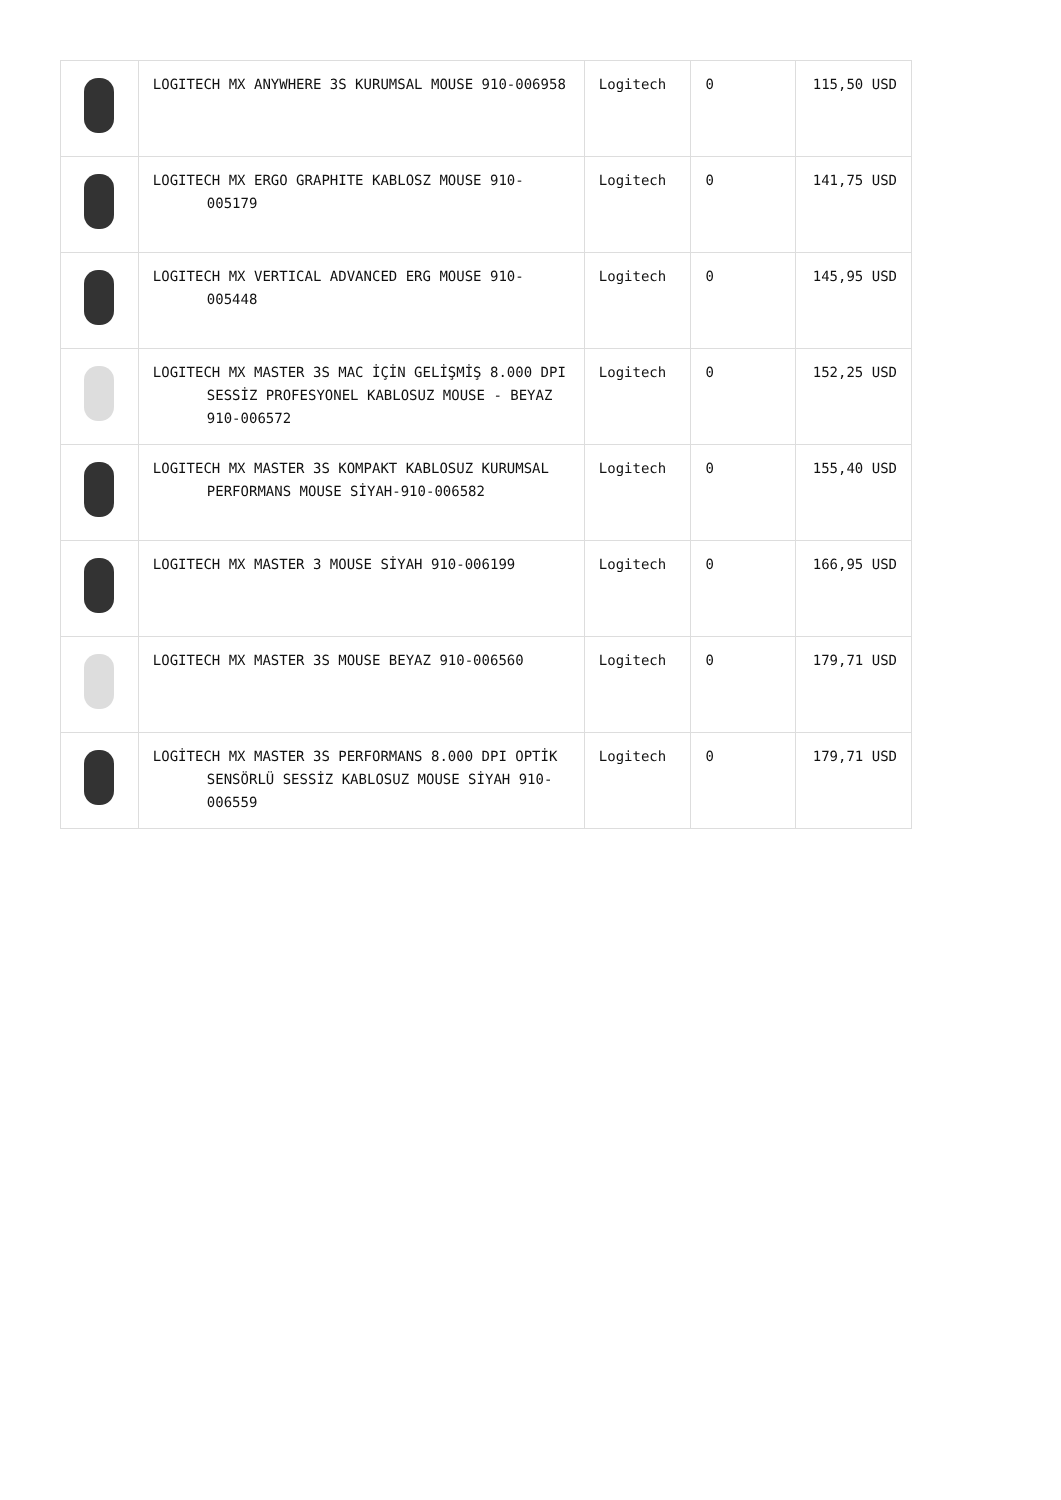| | LOGITECH MX ANYWHERE 3S KURUMSAL MOUSE 910-006958 | Logitech | 0 | 115,50 USD |
| | LOGITECH MX ERGO GRAPHITE KABLOSZ MOUSE 910-005179 | Logitech | 0 | 141,75 USD |
| | LOGITECH MX VERTICAL ADVANCED ERG MOUSE 910-005448 | Logitech | 0 | 145,95 USD |
| | LOGITECH MX MASTER 3S MAC İÇİN GELİŞMİŞ 8.000 DPI SESSİZ PROFESYONEL KABLOSUZ MOUSE - BEYAZ 910-006572 | Logitech | 0 | 152,25 USD |
| | LOGITECH MX MASTER 3S KOMPAKT KABLOSUZ KURUMSAL PERFORMANS MOUSE SİYAH-910-006582 | Logitech | 0 | 155,40 USD |
| | LOGITECH MX MASTER 3 MOUSE SİYAH 910-006199 | Logitech | 0 | 166,95 USD |
| | LOGITECH MX MASTER 3S MOUSE BEYAZ 910-006560 | Logitech | 0 | 179,71 USD |
| | LOGİTECH MX MASTER 3S PERFORMANS 8.000 DPI OPTİK SENSÖRLÜ SESSİZ KABLOSUZ MOUSE SİYAH 910-006559 | Logitech | 0 | 179,71 USD |